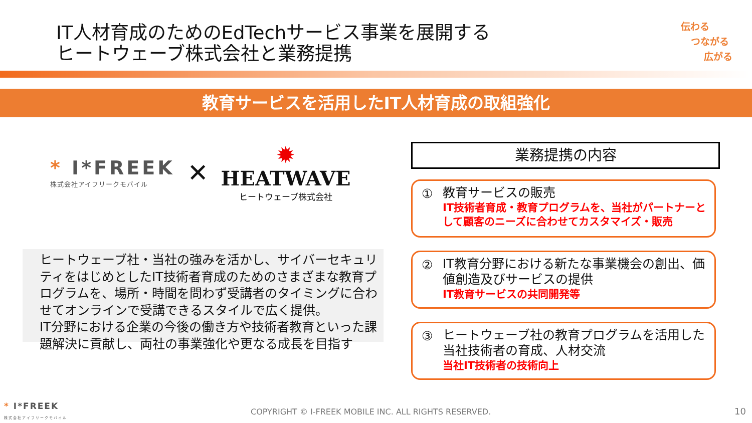IT人材育成のためのEdTechサービス事業を展開する
ヒートウェーブ株式会社と業務提携
伝わる
つながる
広がる
教育サービスを活用したIT人材育成の取組強化
* I*FREEK
株式会社アイフリークモバイル
✕
✹
HEATWAVE
ヒートウェーブ株式会社
ヒートウェーブ社・当社の強みを活かし、サイバーセキュリティをはじめとしたIT技術者育成のためのさまざまな教育プログラムを、場所・時間を問わず受講者のタイミングに合わせてオンラインで受講できるスタイルで広く提供。
IT分野における企業の今後の働き方や技術者教育といった課題解決に貢献し、両社の事業強化や更なる成長を目指す
業務提携の内容
① 教育サービスの販売
IT技術者育成・教育プログラムを、当社がパートナーとして顧客のニーズに合わせてカスタマイズ・販売
② IT教育分野における新たな事業機会の創出、価値創造及びサービスの提供
IT教育サービスの共同開発等
③ ヒートウェーブ社の教育プログラムを活用した当社技術者の育成、人材交流
当社IT技術者の技術向上
* I*FREEK
株式会社アイフリークモバイル
COPYRIGHT © I-FREEK MOBILE INC. ALL RIGHTS RESERVED.
10